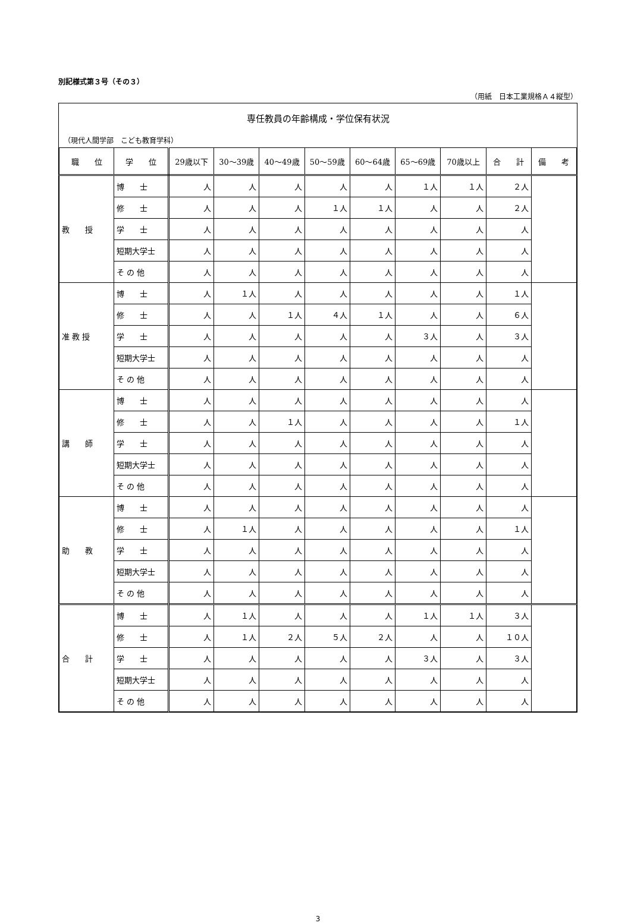別記様式第３号（その３）
（用紙　日本工業規格Ａ４縦型）
専任教員の年齢構成・学位保有状況
（現代人間学部　こども教育学科）
| 職 位 | 学 位 | 29歳以下 | 30～39歳 | 40～49歳 | 50～59歳 | 60～64歳 | 65～69歳 | 70歳以上 | 合 計 | 備 考 |
| --- | --- | --- | --- | --- | --- | --- | --- | --- | --- | --- |
| 教 授 | 博 士 | 人 | 人 | 人 | 人 | 人 | １人 | １人 | ２人 | |
| | 修 士 | 人 | 人 | 人 | １人 | １人 | 人 | 人 | ２人 | |
| | 学 士 | 人 | 人 | 人 | 人 | 人 | 人 | 人 | 人 | |
| | 短期大学士 | 人 | 人 | 人 | 人 | 人 | 人 | 人 | 人 | |
| | そ の 他 | 人 | 人 | 人 | 人 | 人 | 人 | 人 | 人 | |
| 准 教 授 | 博 士 | 人 | １人 | 人 | 人 | 人 | 人 | 人 | １人 | |
| | 修 士 | 人 | 人 | １人 | ４人 | １人 | 人 | 人 | ６人 | |
| | 学 士 | 人 | 人 | 人 | 人 | 人 | ３人 | 人 | ３人 | |
| | 短期大学士 | 人 | 人 | 人 | 人 | 人 | 人 | 人 | 人 | |
| | そ の 他 | 人 | 人 | 人 | 人 | 人 | 人 | 人 | 人 | |
| 講 師 | 博 士 | 人 | 人 | 人 | 人 | 人 | 人 | 人 | 人 | |
| | 修 士 | 人 | 人 | １人 | 人 | 人 | 人 | 人 | １人 | |
| | 学 士 | 人 | 人 | 人 | 人 | 人 | 人 | 人 | 人 | |
| | 短期大学士 | 人 | 人 | 人 | 人 | 人 | 人 | 人 | 人 | |
| | そ の 他 | 人 | 人 | 人 | 人 | 人 | 人 | 人 | 人 | |
| 助 教 | 博 士 | 人 | 人 | 人 | 人 | 人 | 人 | 人 | 人 | |
| | 修 士 | 人 | １人 | 人 | 人 | 人 | 人 | 人 | １人 | |
| | 学 士 | 人 | 人 | 人 | 人 | 人 | 人 | 人 | 人 | |
| | 短期大学士 | 人 | 人 | 人 | 人 | 人 | 人 | 人 | 人 | |
| | そ の 他 | 人 | 人 | 人 | 人 | 人 | 人 | 人 | 人 | |
| 合 計 | 博 士 | 人 | １人 | 人 | 人 | 人 | １人 | １人 | ３人 | |
| | 修 士 | 人 | １人 | ２人 | ５人 | ２人 | 人 | 人 | １０人 | |
| | 学 士 | 人 | 人 | 人 | 人 | 人 | ３人 | 人 | ３人 | |
| | 短期大学士 | 人 | 人 | 人 | 人 | 人 | 人 | 人 | 人 | |
| | そ の 他 | 人 | 人 | 人 | 人 | 人 | 人 | 人 | 人 | |
3